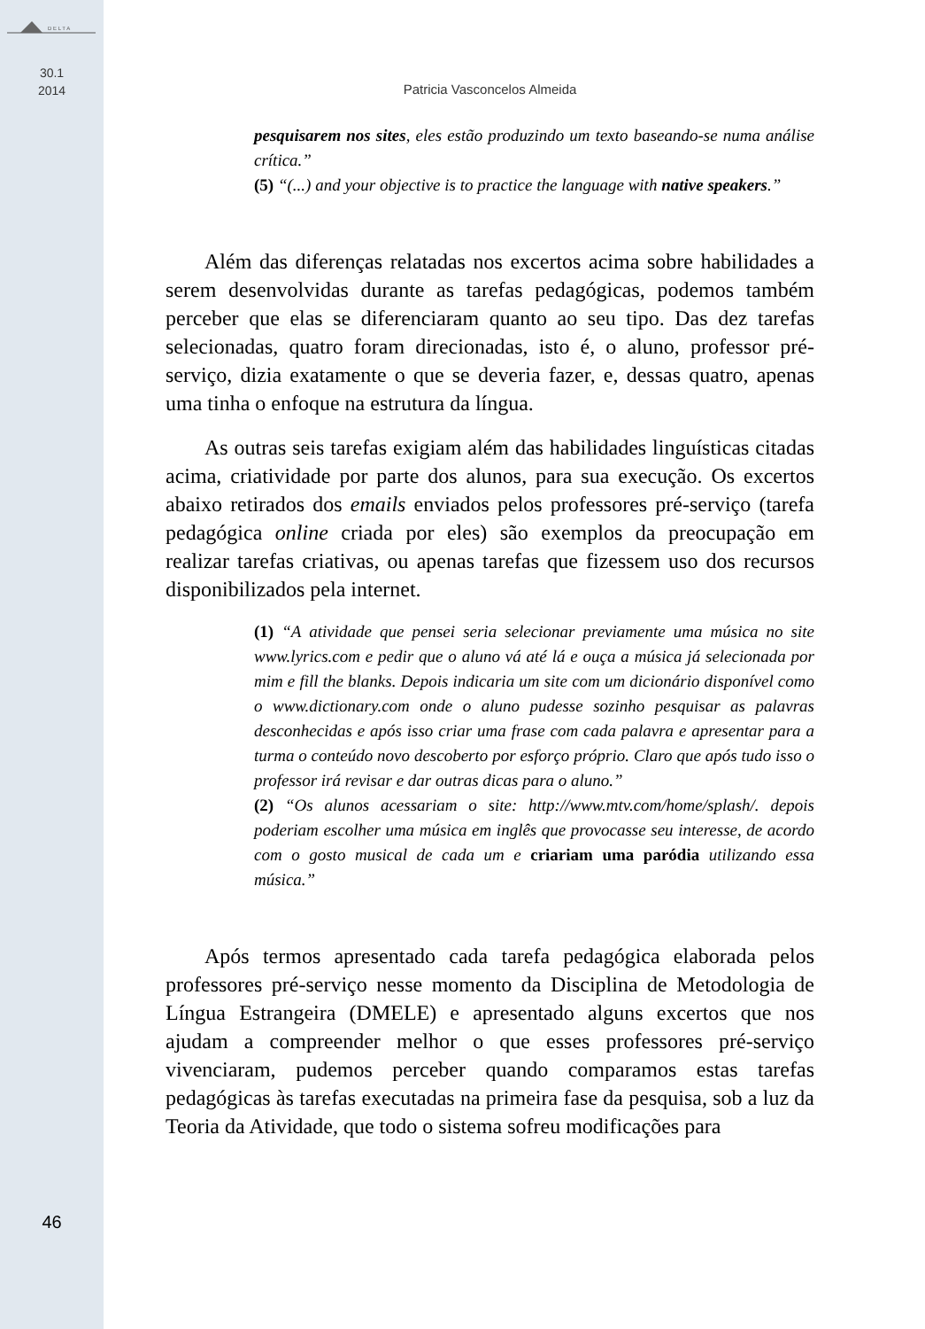D E L T A
30.1
2014
46
Patricia Vasconcelos Almeida
pesquisarem nos sites, eles estão produzindo um texto baseando-se numa análise crítica.”
(5) “(...) and your objective is to practice the language with native speakers.”
Além das diferenças relatadas nos excertos acima sobre habilidades a serem desenvolvidas durante as tarefas pedagógicas, podemos também perceber que elas se diferenciaram quanto ao seu tipo. Das dez tarefas selecionadas, quatro foram direcionadas, isto é, o aluno, professor pré-serviço, dizia exatamente o que se deveria fazer, e, dessas quatro, apenas uma tinha o enfoque na estrutura da língua.
As outras seis tarefas exigiam além das habilidades linguísticas citadas acima, criatividade por parte dos alunos, para sua execução. Os excertos abaixo retirados dos emails enviados pelos professores pré-serviço (tarefa pedagógica online criada por eles) são exemplos da preocupação em realizar tarefas criativas, ou apenas tarefas que fizessem uso dos recursos disponibilizados pela internet.
(1) “A atividade que pensei seria selecionar previamente uma música no site www.lyrics.com e pedir que o aluno vá até lá e ouça a música já selecionada por mim e fill the blanks. Depois indicaria um site com um dicionário disponível como o www.dictionary.com onde o aluno pudesse sozinho pesquisar as palavras desconhecidas e após isso criar uma frase com cada palavra e apresentar para a turma o conteúdo novo descoberto por esforço próprio. Claro que após tudo isso o professor irá revisar e dar outras dicas para o aluno.”
(2) “Os alunos acessariam o site: http://www.mtv.com/home/splash/. depois poderiam escolher uma música em inglês que provocasse seu interesse, de acordo com o gosto musical de cada um e criariam uma paródia utilizando essa música.”
Após termos apresentado cada tarefa pedagógica elaborada pelos professores pré-serviço nesse momento da Disciplina de Metodologia de Língua Estrangeira (DMELE) e apresentado alguns excertos que nos ajudam a compreender melhor o que esses professores pré-serviço vivenciaram, pudemos perceber quando comparamos estas tarefas pedagógicas às tarefas executadas na primeira fase da pesquisa, sob a luz da Teoria da Atividade, que todo o sistema sofreu modificações para